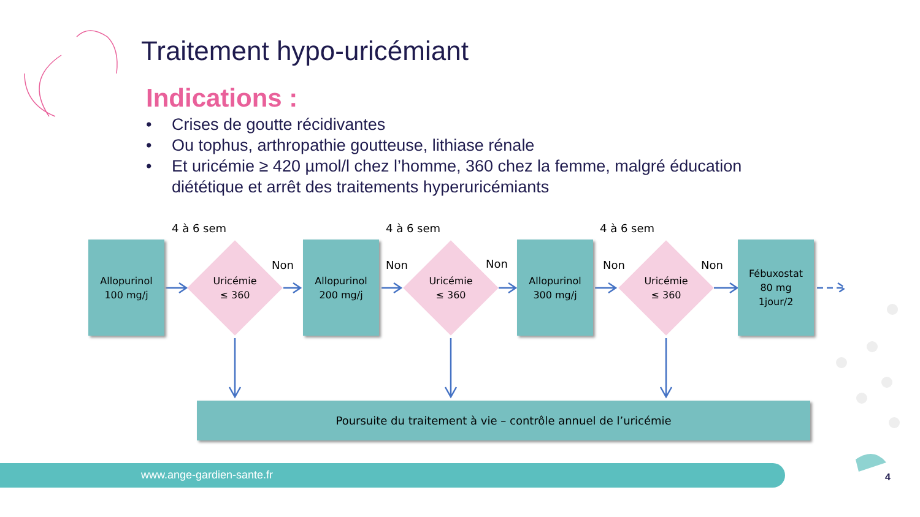Traitement hypo-uricémiant
Indications :
• Crises de goutte récidivantes
• Ou tophus, arthropathie goutteuse, lithiase rénale
• Et uricémie ≥ 420 µmol/l chez l’homme, 360 chez la femme, malgré éducation diététique et arrêt des traitements hyperuricémiants
4 à 6 sem 4 à 6 sem 4 à 6 sem
Allopurinol
100 mg/j
Uricémie
≤ 360
Non
Allopurinol
200 mg/j
Non
Uricémie
≤ 360
Non
Allopurinol
300 mg/j
Non
Uricémie
≤ 360
Non
Fébuxostat
80 mg
1jour/2
Poursuite du traitement à vie – contrôle annuel de l’uricémie
www.ange-gardien-sante.fr
4